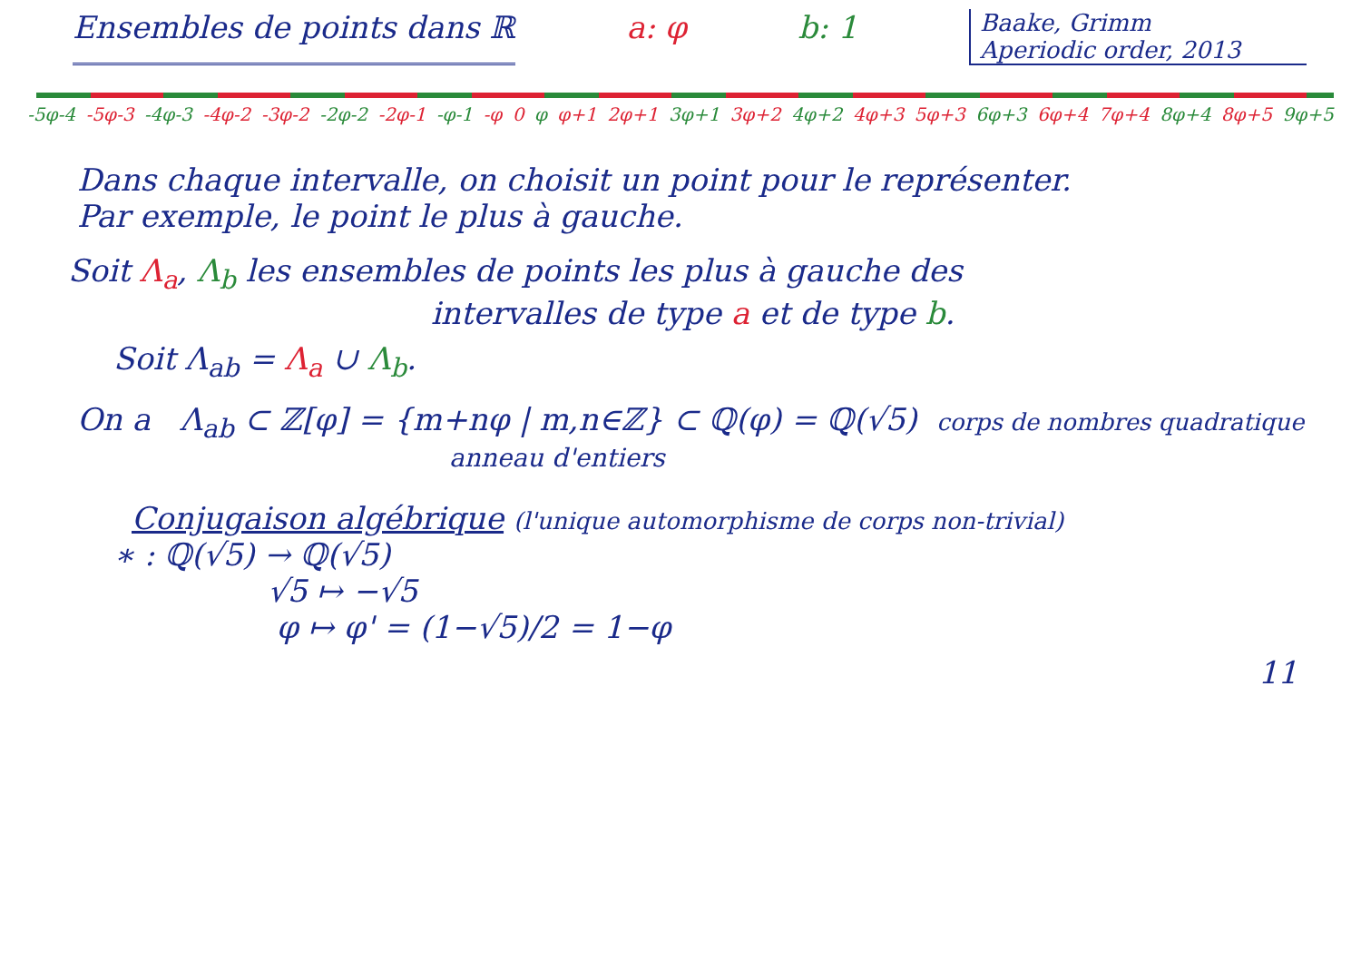Ensembles de points dans ℝ a: φ b: 1
Baake, Grimm
Aperiodic order, 2013
-5φ-4 -5φ-3 -4φ-3 -4φ-2 -3φ-2 -2φ-2 -2φ-1 -φ-1 -φ 0 φ φ+1 2φ+1 3φ+1 3φ+2 4φ+2 4φ+3 5φ+3 6φ+3 6φ+4 7φ+4 8φ+4 8φ+5 9φ+5
Dans chaque intervalle, on choisit un point pour le représenter.
Par exemple, le point le plus à gauche.
Soit Λ<sub>a</sub>, Λ<sub>b</sub> les ensembles de points les plus à gauche des
intervalles de type a et de type b.
Soit Λ<sub>ab</sub> = Λ<sub>a</sub> ∪ Λ<sub>b</sub>.
On a Λ<sub>ab</sub> ⊂ ℤ[φ] = {m+nφ | m,n∈ℤ} ⊂ ℚ(φ) = ℚ(√5) corps de nombres quadratique
anneau d'entiers
Conjugaison algébrique (l'unique automorphisme de corps non-trivial)
∗ : ℚ(√5) → ℚ(√5)
√5 ↦ −√5
φ ↦ φ' = (1−√5)/2 = 1−φ
11